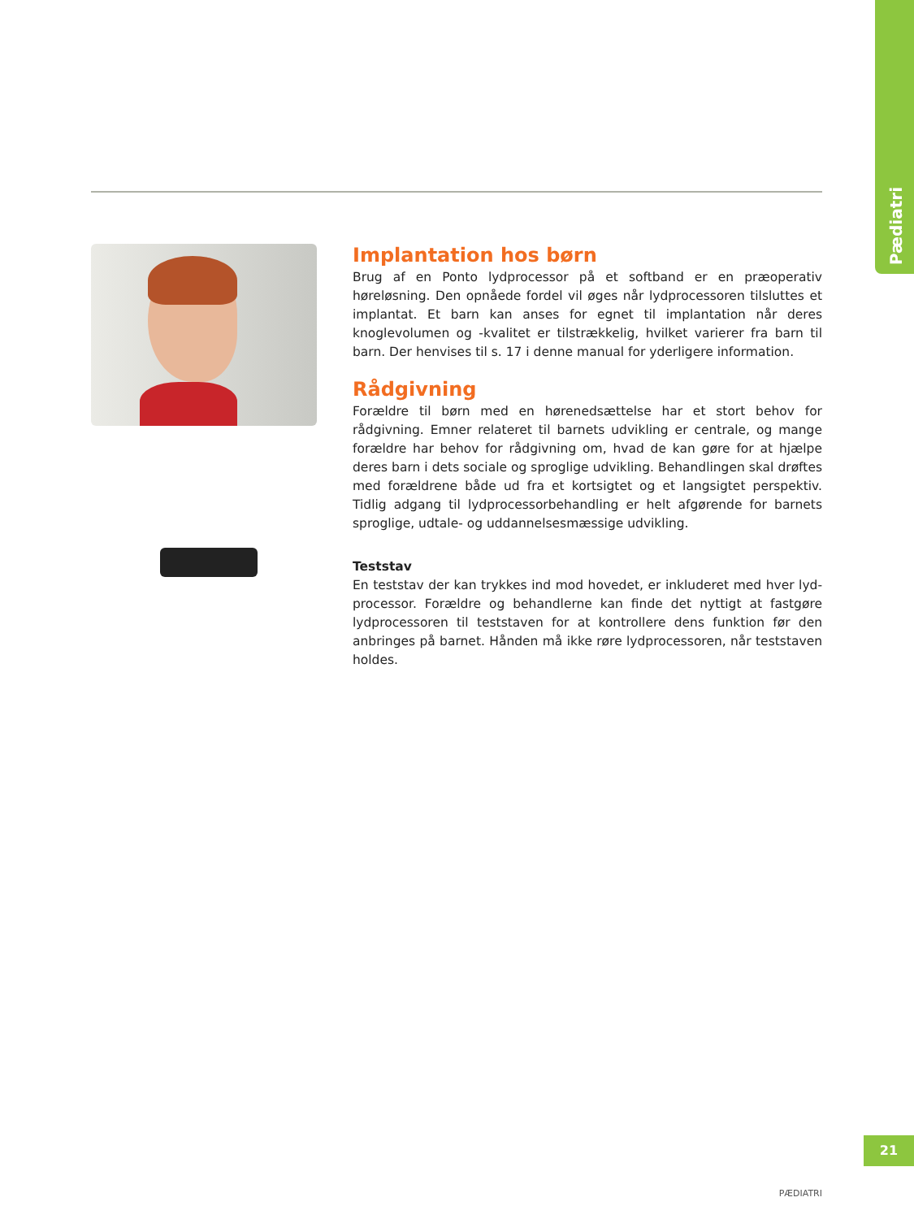Pædiatri
Implantation hos børn
Brug af en Ponto lydprocessor på et softband er en præoperativ høreløsning. Den opnåede fordel vil øges når lydprocessoren tilsluttes et implantat. Et barn kan anses for egnet til implantation når deres knoglevolumen og -kvalitet er tilstrækkelig, hvilket varierer fra barn til barn. Der henvises til s. 17 i denne manual for yderligere information.
Rådgivning
Forældre til børn med en hørenedsættelse har et stort behov for rådgivning. Emner relateret til barnets udvikling er centrale, og mange forældre har behov for rådgivning om, hvad de kan gøre for at hjælpe deres barn i dets sociale og sproglige udvikling. Behandlingen skal drøftes med forældrene både ud fra et kortsigtet og et langsigtet perspektiv. Tidlig adgang til lydprocessor­behandling er helt afgørende for barnets sproglige, udtale- og uddannelses­mæssige udvikling.
Teststav
En teststav der kan trykkes ind mod hovedet, er inkluderet med hver lyd­processor. Forældre og behandlerne kan finde det nyttigt at fastgøre lydpro­cessoren til teststaven for at kontrollere dens funktion før den anbringes på barnet. Hånden må ikke røre lydprocessoren, når teststaven holdes.
21
PÆDIATRI